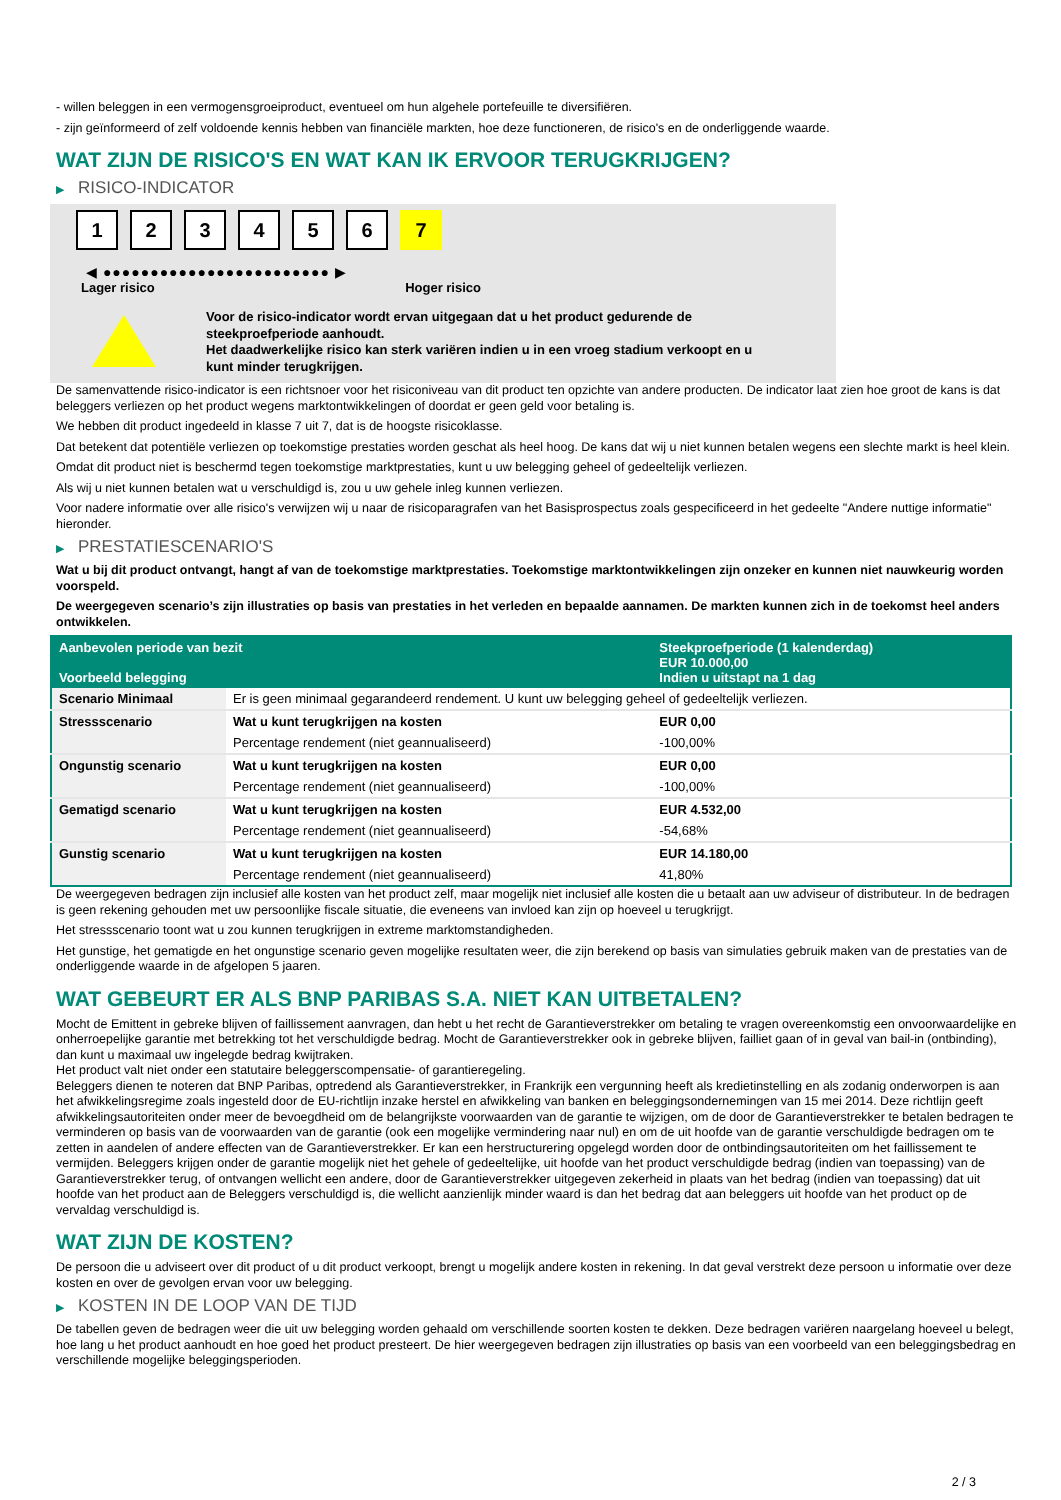- willen beleggen in een vermogensgroeiproduct, eventueel om hun algehele portefeuille te diversifiëren.
- zijn geïnformeerd of zelf voldoende kennis hebben van financiële markten, hoe deze functioneren, de risico's en de onderliggende waarde.
WAT ZIJN DE RISICO'S EN WAT KAN IK ERVOOR TERUGKRIJGEN?
▶ RISICO-INDICATOR
1 2 3 4 5 6 7
◀ ●●●●●●●●●●●●●●●●●●●●●●●● ▶
Lager risico Hoger risico
Voor de risico-indicator wordt ervan uitgegaan dat u het product gedurende de
steekproefperiode aanhoudt.
Het daadwerkelijke risico kan sterk variëren indien u in een vroeg stadium verkoopt en u
kunt minder terugkrijgen.
De samenvattende risico-indicator is een richtsnoer voor het risiconiveau van dit product ten opzichte van andere producten. De indicator laat zien hoe groot de kans is dat beleggers verliezen op het product wegens marktontwikkelingen of doordat er geen geld voor betaling is.
We hebben dit product ingedeeld in klasse 7 uit 7, dat is de hoogste risicoklasse.
Dat betekent dat potentiële verliezen op toekomstige prestaties worden geschat als heel hoog. De kans dat wij u niet kunnen betalen wegens een slechte markt is heel klein.
Omdat dit product niet is beschermd tegen toekomstige marktprestaties, kunt u uw belegging geheel of gedeeltelijk verliezen.
Als wij u niet kunnen betalen wat u verschuldigd is, zou u uw gehele inleg kunnen verliezen.
Voor nadere informatie over alle risico's verwijzen wij u naar de risicoparagrafen van het Basisprospectus zoals gespecificeerd in het gedeelte "Andere nuttige informatie" hieronder.
▶ PRESTATIESCENARIO'S
Wat u bij dit product ontvangt, hangt af van de toekomstige marktprestaties. Toekomstige marktontwikkelingen zijn onzeker en kunnen niet nauwkeurig worden voorspeld.
De weergegeven scenario’s zijn illustraties op basis van prestaties in het verleden en bepaalde aannamen. De markten kunnen zich in de toekomst heel anders ontwikkelen.
| Aanbevolen periode van bezit Voorbeeld belegging | | Steekproefperiode (1 kalenderdag) EUR 10.000,00 Indien u uitstapt na 1 dag |
| --- | --- | --- |
| Scenario Minimaal | Er is geen minimaal gegarandeerd rendement. U kunt uw belegging geheel of gedeeltelijk verliezen. | |
| Stressscenario | Wat u kunt terugkrijgen na kosten | EUR 0,00 |
| | Percentage rendement (niet geannualiseerd) | -100,00% |
| Ongunstig scenario | Wat u kunt terugkrijgen na kosten | EUR 0,00 |
| | Percentage rendement (niet geannualiseerd) | -100,00% |
| Gematigd scenario | Wat u kunt terugkrijgen na kosten | EUR 4.532,00 |
| | Percentage rendement (niet geannualiseerd) | -54,68% |
| Gunstig scenario | Wat u kunt terugkrijgen na kosten | EUR 14.180,00 |
| | Percentage rendement (niet geannualiseerd) | 41,80% |
De weergegeven bedragen zijn inclusief alle kosten van het product zelf, maar mogelijk niet inclusief alle kosten die u betaalt aan uw adviseur of distributeur. In de bedragen is geen rekening gehouden met uw persoonlijke fiscale situatie, die eveneens van invloed kan zijn op hoeveel u terugkrijgt.
Het stressscenario toont wat u zou kunnen terugkrijgen in extreme marktomstandigheden.
Het gunstige, het gematigde en het ongunstige scenario geven mogelijke resultaten weer, die zijn berekend op basis van simulaties gebruik maken van de prestaties van de onderliggende waarde in de afgelopen 5 jaaren.
WAT GEBEURT ER ALS BNP PARIBAS S.A. NIET KAN UITBETALEN?
Mocht de Emittent in gebreke blijven of faillissement aanvragen, dan hebt u het recht de Garantieverstrekker om betaling te vragen overeenkomstig een onvoorwaardelijke en onherroepelijke garantie met betrekking tot het verschuldigde bedrag. Mocht de Garantieverstrekker ook in gebreke blijven, failliet gaan of in geval van bail-in (ontbinding), dan kunt u maximaal uw ingelegde bedrag kwijtraken.
Het product valt niet onder een statutaire beleggerscompensatie- of garantieregeling.
Beleggers dienen te noteren dat BNP Paribas, optredend als Garantieverstrekker, in Frankrijk een vergunning heeft als kredietinstelling en als zodanig onderworpen is aan het afwikkelingsregime zoals ingesteld door de EU-richtlijn inzake herstel en afwikkeling van banken en beleggingsondernemingen van 15 mei 2014. Deze richtlijn geeft afwikkelingsautoriteiten onder meer de bevoegdheid om de belangrijkste voorwaarden van de garantie te wijzigen, om de door de Garantieverstrekker te betalen bedragen te verminderen op basis van de voorwaarden van de garantie (ook een mogelijke vermindering naar nul) en om de uit hoofde van de garantie verschuldigde bedragen om te zetten in aandelen of andere effecten van de Garantieverstrekker. Er kan een herstructurering opgelegd worden door de ontbindingsautoriteiten om het faillissement te vermijden. Beleggers krijgen onder de garantie mogelijk niet het gehele of gedeeltelijke, uit hoofde van het product verschuldigde bedrag (indien van toepassing) van de Garantieverstrekker terug, of ontvangen wellicht een andere, door de Garantieverstrekker uitgegeven zekerheid in plaats van het bedrag (indien van toepassing) dat uit hoofde van het product aan de Beleggers verschuldigd is, die wellicht aanzienlijk minder waard is dan het bedrag dat aan beleggers uit hoofde van het product op de vervaldag verschuldigd is.
WAT ZIJN DE KOSTEN?
De persoon die u adviseert over dit product of u dit product verkoopt, brengt u mogelijk andere kosten in rekening. In dat geval verstrekt deze persoon u informatie over deze kosten en over de gevolgen ervan voor uw belegging.
▶ KOSTEN IN DE LOOP VAN DE TIJD
De tabellen geven de bedragen weer die uit uw belegging worden gehaald om verschillende soorten kosten te dekken. Deze bedragen variëren naargelang hoeveel u belegt, hoe lang u het product aanhoudt en hoe goed het product presteert. De hier weergegeven bedragen zijn illustraties op basis van een voorbeeld van een beleggingsbedrag en verschillende mogelijke beleggingsperioden.
2 / 3